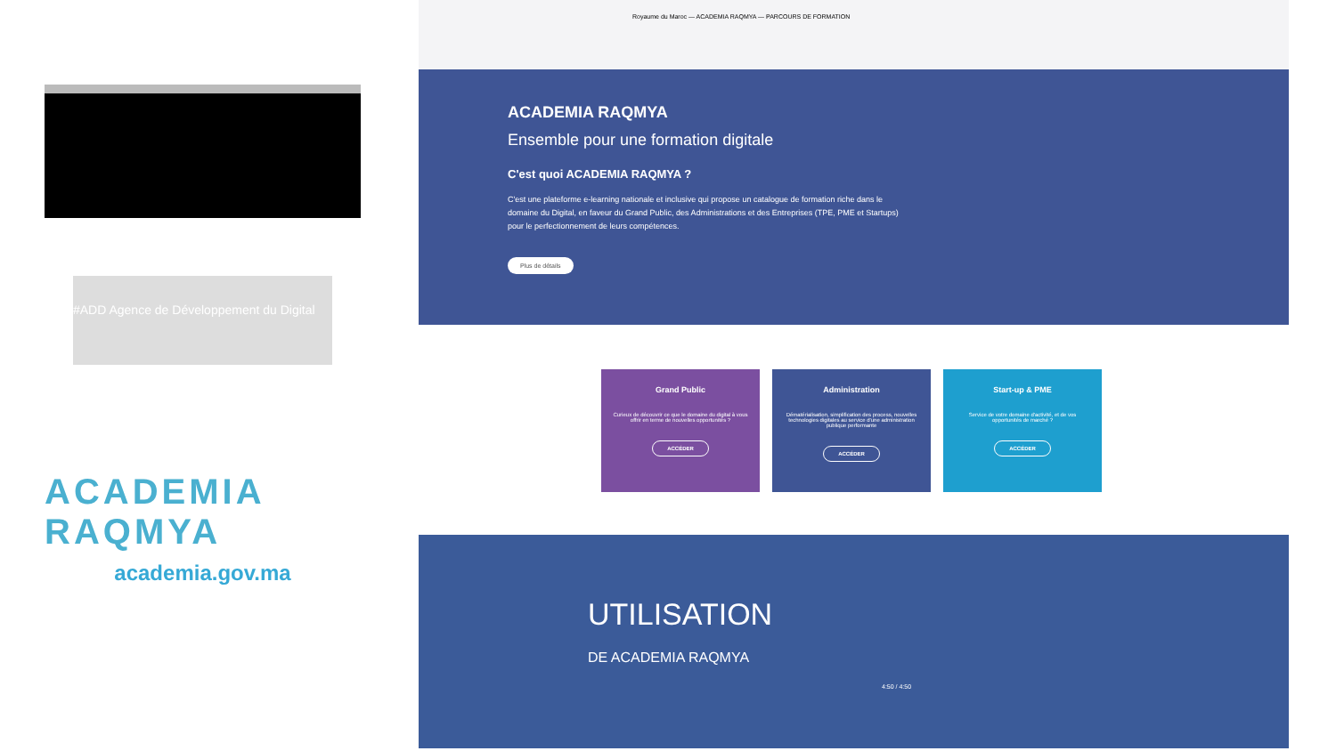#ADD Agence de Développement du Digital
ACADEMIA
RAQMYA
academia.gov.ma
Royaume du Maroc — ACADEMIA RAQMYA — PARCOURS DE FORMATION
ACADEMIA RAQMYA
Ensemble pour une formation digitale
C'est quoi ACADEMIA RAQMYA ?
C'est une plateforme e-learning nationale et inclusive qui propose un catalogue de formation riche dans le domaine du Digital, en faveur du Grand Public, des Administrations et des Entreprises (TPE, PME et Startups) pour le perfectionnement de leurs compétences.
Plus de détails
Grand Public
Curieux de découvrir ce que le domaine du digital à vous offrir en terme de nouvelles opportunités ?
ACCÉDER
Administration
Dématérialisation, simplification des process, nouvelles technologies digitales au service d'une administration publique performante
ACCÉDER
Start-up & PME
Service de votre domaine d'activité, et de vos opportunités de marché ?
ACCÉDER
UTILISATION
DE ACADEMIA RAQMYA
4:50 / 4:50